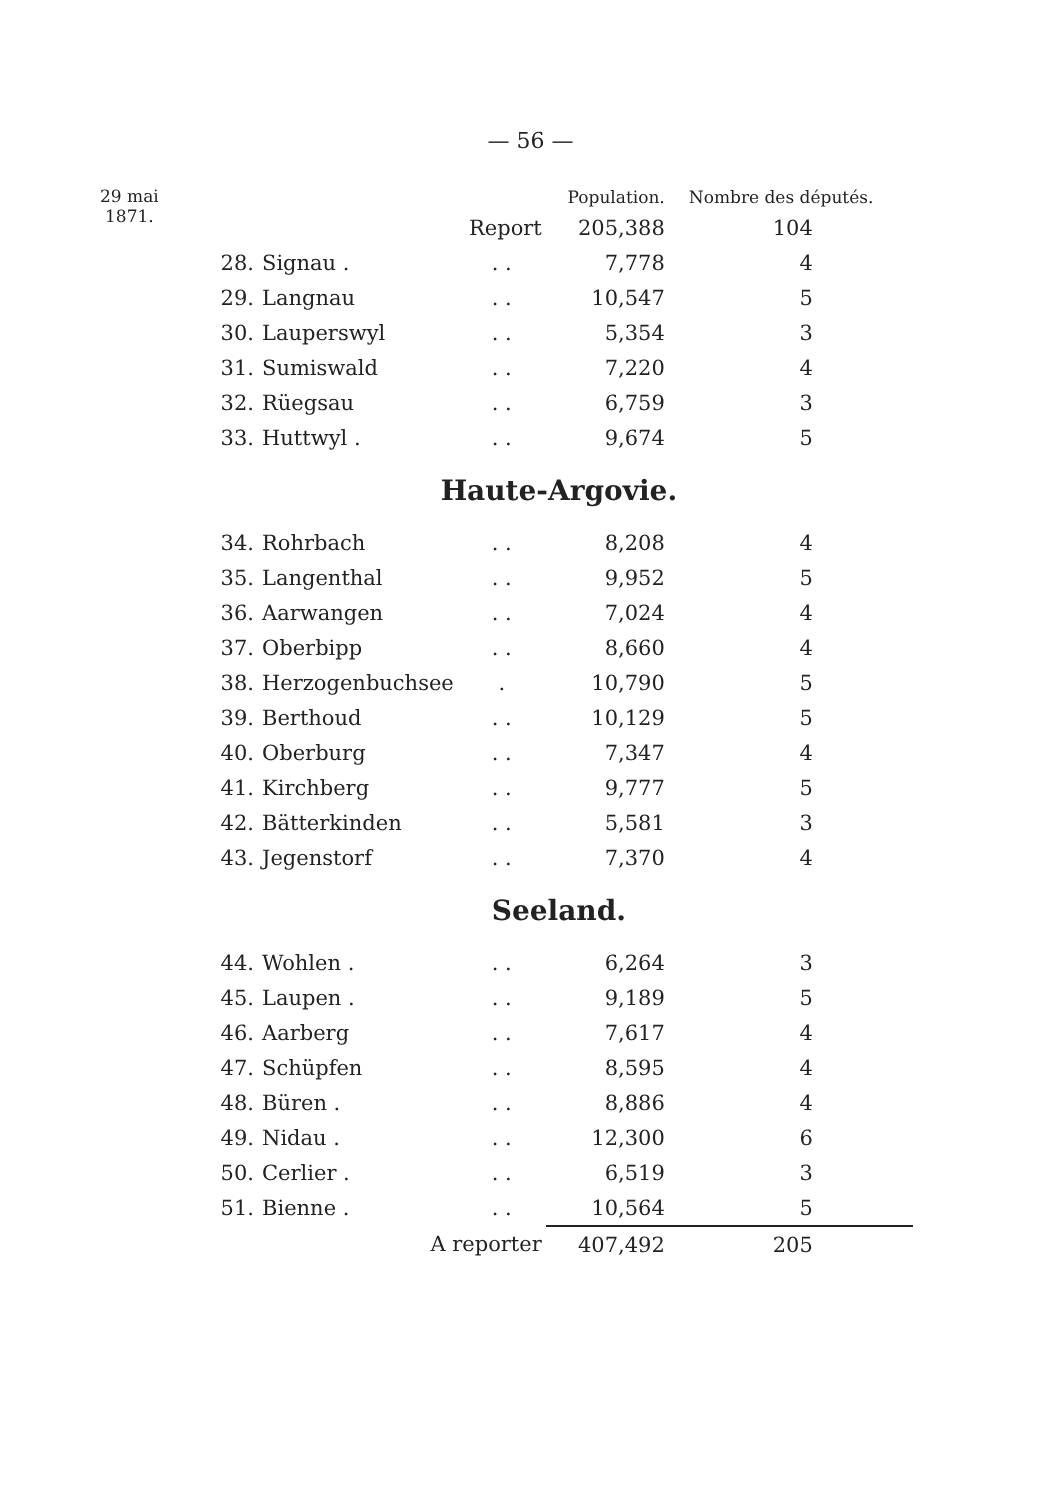— 56 —
29 mai
1871.
| | | | Population. | Nombre des députés. |
| --- | --- | --- | --- | --- |
| | | Report | 205,388 | 104 |
| 28. | Signau . | . . | 7,778 | 4 |
| 29. | Langnau | . . | 10,547 | 5 |
| 30. | Lauperswyl | . . | 5,354 | 3 |
| 31. | Sumiswald | . . | 7,220 | 4 |
| 32. | Rüegsau | . . | 6,759 | 3 |
| 33. | Huttwyl . | . . | 9,674 | 5 |
| Haute-Argovie. | | | | |
| 34. | Rohrbach | . . | 8,208 | 4 |
| 35. | Langenthal | . . | 9,952 | 5 |
| 36. | Aarwangen | . . | 7,024 | 4 |
| 37. | Oberbipp | . . | 8,660 | 4 |
| 38. | Herzogenbuchsee | . | 10,790 | 5 |
| 39. | Berthoud | . . | 10,129 | 5 |
| 40. | Oberburg | . . | 7,347 | 4 |
| 41. | Kirchberg | . . | 9,777 | 5 |
| 42. | Bätterkinden | . . | 5,581 | 3 |
| 43. | Jegenstorf | . . | 7,370 | 4 |
| Seeland. | | | | |
| 44. | Wohlen . | . . | 6,264 | 3 |
| 45. | Laupen . | . . | 9,189 | 5 |
| 46. | Aarberg | . . | 7,617 | 4 |
| 47. | Schüpfen | . . | 8,595 | 4 |
| 48. | Büren . | . . | 8,886 | 4 |
| 49. | Nidau . | . . | 12,300 | 6 |
| 50. | Cerlier . | . . | 6,519 | 3 |
| 51. | Bienne . | . . | 10,564 | 5 |
| | A reporter | | 407,492 | 205 |